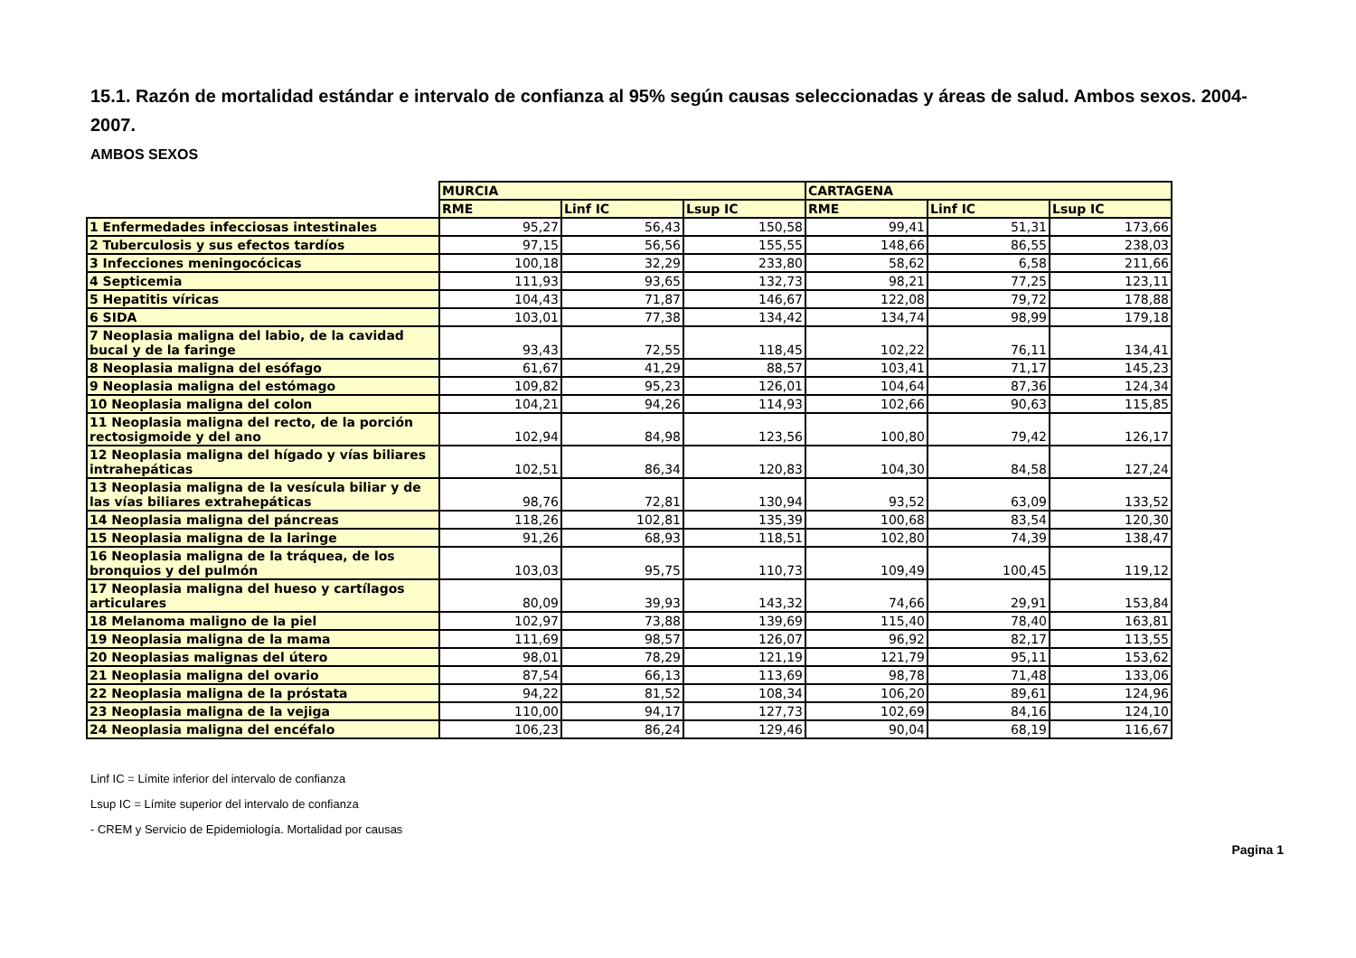15.1. Razón de mortalidad estándar e intervalo de confianza al 95% según causas seleccionadas y áreas de salud. Ambos sexos. 2004-2007.
AMBOS SEXOS
| | MURCIA | | | CARTAGENA | | |
| --- | --- | --- | --- | --- | --- | --- |
| | RME | Linf IC | Lsup IC | RME | Linf IC | Lsup IC |
| 1 Enfermedades infecciosas intestinales | 95,27 | 56,43 | 150,58 | 99,41 | 51,31 | 173,66 |
| 2 Tuberculosis y sus efectos tardíos | 97,15 | 56,56 | 155,55 | 148,66 | 86,55 | 238,03 |
| 3 Infecciones meningocócicas | 100,18 | 32,29 | 233,80 | 58,62 | 6,58 | 211,66 |
| 4 Septicemia | 111,93 | 93,65 | 132,73 | 98,21 | 77,25 | 123,11 |
| 5 Hepatitis víricas | 104,43 | 71,87 | 146,67 | 122,08 | 79,72 | 178,88 |
| 6 SIDA | 103,01 | 77,38 | 134,42 | 134,74 | 98,99 | 179,18 |
| 7 Neoplasia maligna del labio, de la cavidad bucal y de la faringe | 93,43 | 72,55 | 118,45 | 102,22 | 76,11 | 134,41 |
| 8 Neoplasia maligna del esófago | 61,67 | 41,29 | 88,57 | 103,41 | 71,17 | 145,23 |
| 9 Neoplasia maligna del estómago | 109,82 | 95,23 | 126,01 | 104,64 | 87,36 | 124,34 |
| 10 Neoplasia maligna del colon | 104,21 | 94,26 | 114,93 | 102,66 | 90,63 | 115,85 |
| 11 Neoplasia maligna del recto, de la porción rectosigmoide y del ano | 102,94 | 84,98 | 123,56 | 100,80 | 79,42 | 126,17 |
| 12 Neoplasia maligna del hígado y vías biliares intrahepáticas | 102,51 | 86,34 | 120,83 | 104,30 | 84,58 | 127,24 |
| 13 Neoplasia maligna de la vesícula biliar y de las vías biliares extrahepáticas | 98,76 | 72,81 | 130,94 | 93,52 | 63,09 | 133,52 |
| 14 Neoplasia maligna del páncreas | 118,26 | 102,81 | 135,39 | 100,68 | 83,54 | 120,30 |
| 15 Neoplasia maligna de la laringe | 91,26 | 68,93 | 118,51 | 102,80 | 74,39 | 138,47 |
| 16 Neoplasia maligna de la tráquea, de los bronquios y del pulmón | 103,03 | 95,75 | 110,73 | 109,49 | 100,45 | 119,12 |
| 17 Neoplasia maligna del hueso y cartílagos articulares | 80,09 | 39,93 | 143,32 | 74,66 | 29,91 | 153,84 |
| 18 Melanoma maligno de la piel | 102,97 | 73,88 | 139,69 | 115,40 | 78,40 | 163,81 |
| 19 Neoplasia maligna de la mama | 111,69 | 98,57 | 126,07 | 96,92 | 82,17 | 113,55 |
| 20 Neoplasias malignas del útero | 98,01 | 78,29 | 121,19 | 121,79 | 95,11 | 153,62 |
| 21 Neoplasia maligna del ovario | 87,54 | 66,13 | 113,69 | 98,78 | 71,48 | 133,06 |
| 22 Neoplasia maligna de la próstata | 94,22 | 81,52 | 108,34 | 106,20 | 89,61 | 124,96 |
| 23 Neoplasia maligna de la vejiga | 110,00 | 94,17 | 127,73 | 102,69 | 84,16 | 124,10 |
| 24 Neoplasia maligna del encéfalo | 106,23 | 86,24 | 129,46 | 90,04 | 68,19 | 116,67 |
Linf IC = Límite inferior del intervalo de confianza
Lsup IC = Límite superior del intervalo de confianza
- CREM y Servicio de Epidemiología. Mortalidad por causas
Pagina 1